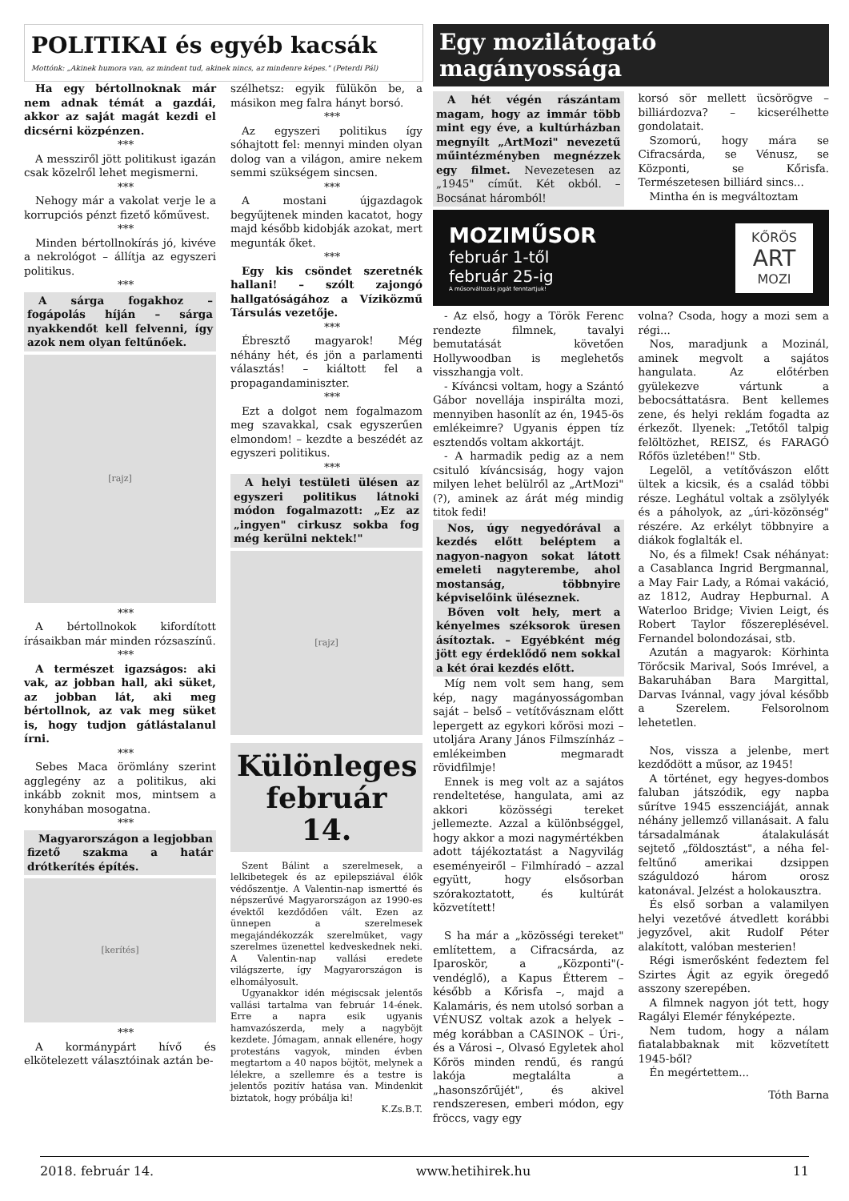POLITIKAI és egyéb kacsák
Mottónk: „Akinek humora van, az mindent tud, akinek nincs, az mindenre képes." (Peterdi Pál)
Ha egy bértollnoknak már nem adnak témát a gazdái, akkor az saját magát kezdi el dicsérni közpénzen.
***
A messziről jött politikust igazán csak közelről lehet megismerni.
***
Nehogy már a vakolat verje le a korrupciós pénzt fizető kőművest.
***
Minden bértollnokírás jó, kivéve a nekrológot – állítja az egyszeri politikus.
***
A sárga fogakhoz – fogápolás híján – sárga nyakkendőt kell felvenni, így azok nem olyan feltűnőek.
[rajz]
***
A bértollnokok kifordított írásaikban már minden rózsaszínű.
***
A természet igazságos: aki vak, az jobban hall, aki süket, az jobban lát, aki meg bértollnok, az vak meg süket is, hogy tudjon gátlástalanul írni.
***
Sebes Maca örömlány szerint agglegény az a politikus, aki inkább zoknit mos, mintsem a konyhában mosogatna.
***
Magyarországon a legjobban fizető szakma a határ drótkerítés építés.
[kerítés]
***
A kormánypárt hívő és elkötelezett választóinak aztán be-
szélhetsz: egyik fülükön be, a másikon meg falra hányt borsó.
***
Az egyszeri politikus így sóhajtott fel: mennyi minden olyan dolog van a világon, amire nekem semmi szükségem sincsen.
***
A mostani újgazdagok begyűjtenek minden kacatot, hogy majd később kidobják azokat, mert megunták őket.
***
Egy kis csöndet szeretnék hallani! – szólt zajongó hallgatóságához a Víziközmű Társulás vezetője.
***
Ébresztő magyarok! Még néhány hét, és jön a parlamenti választás! – kiáltott fel a propagandaminiszter.
***
Ezt a dolgot nem fogalmazom meg szavakkal, csak egyszerűen elmondom! – kezdte a beszédét az egyszeri politikus.
***
A helyi testületi ülésen az egyszeri politikus látnoki módon fogalmazott: „Ez az „ingyen" cirkusz sokba fog még kerülni nektek!"
[rajz]
Különleges február 14.
Szent Bálint a szerelmesek, a lelkibetegek és az epilepsziával élők védőszentje. A Valentin-nap ismertté és népszerűvé Magyarországon az 1990-es évektől kezdődően vált. Ezen az ünnepen a szerelmesek megajándékozzák szerelmüket, vagy szerelmes üzenettel kedveskednek neki. A Valentin-nap vallási eredete világszerte, így Magyarországon is elhomályosult.
Ugyanakkor idén mégiscsak jelentős vallási tartalma van február 14-ének. Erre a napra esik ugyanis hamvazószerda, mely a nagyböjt kezdete. Jómagam, annak ellenére, hogy protestáns vagyok, minden évben megtartom a 40 napos böjtöt, melynek a lélekre, a szellemre és a testre is jelentős pozitív hatása van. Mindenkit biztatok, hogy próbálja ki!
K.Zs.B.T.
Egy mozilátogató magányossága
A hét végén rászántam magam, hogy az immár több mint egy éve, a kultúrházban megnyílt „ArtMozi" nevezetű műintézményben megnézzek egy filmet. Nevezetesen az „1945" címűt. Két okból. – Bocsánat háromból!
korsó sör mellett ücsörögve – billiárdozva? – kicserélhette gondolatait.
Szomorú, hogy mára se Cifracsárda, se Vénusz, se Központi, se Kőrisfa. Természetesen billiárd sincs...
Mintha én is megváltoztam
MOZIMŰSOR
február 1-től
február 25-ig
A műsorváltozás jogát fenntartjuk!
KŐRÖS
ART
MOZI
- Az első, hogy a Török Ferenc rendezte filmnek, tavalyi bemutatását követően Hollywoodban is meglehetős visszhangja volt.
- Kíváncsi voltam, hogy a Szántó Gábor novellája inspirálta mozi, mennyiben hasonlít az én, 1945-ös emlékeimre? Ugyanis éppen tíz esztendős voltam akkortájt.
- A harmadik pedig az a nem csituló kíváncsiság, hogy vajon milyen lehet belülről az „ArtMozi" (?), aminek az árát még mindig titok fedi!
Nos, úgy negyedórával a kezdés előtt beléptem a nagyon-nagyon sokat látott emeleti nagyterembe, ahol mostanság, többnyire képviselőink üléseznek.
Bőven volt hely, mert a kényelmes széksorok üresen ásítoztak. – Egyébként még jött egy érdeklődő nem sokkal a két órai kezdés előtt.
Míg nem volt sem hang, sem kép, nagy magányosságomban saját – belső – vetítővásznam előtt lepergett az egykori kőrösi mozi – utoljára Arany János Filmszínház – emlékeimben megmaradt rövidfilmje!
Ennek is meg volt az a sajátos rendeltetése, hangulata, ami az akkori közösségi tereket jellemezte. Azzal a különbséggel, hogy akkor a mozi nagymértékben adott tájékoztatást a Nagyvilág eseményeiről – Filmhíradó – azzal együtt, hogy elsősorban szórakoztatott, és kultúrát közvetített!
S ha már a „közösségi tereket" említettem, a Cifracsárda, az Iparoskör, a „Központi"(-vendéglő), a Kapus Étterem – később a Kőrisfa –, majd a Kalamáris, és nem utolsó sorban a VÉNUSZ voltak azok a helyek – még korábban a CASINOK – Úri-, és a Városi –, Olvasó Egyletek ahol Kőrös minden rendű, és rangú lakója megtalálta a „hasonszőrűjét", és akivel rendszeresen, emberi módon, egy fröccs, vagy egy
volna? Csoda, hogy a mozi sem a régi...
Nos, maradjunk a Mozinál, aminek megvolt a sajátos hangulata. Az előtérben gyülekezve vártunk a bebocsáttatásra. Bent kellemes zene, és helyi reklám fogadta az érkezőt. Ilyenek: „Tetőtől talpig felöltözhet, REISZ, és FARAGÓ Rőfös üzletében!" Stb.
Legelöl, a vetítővászon előtt ültek a kicsik, és a család többi része. Leghátul voltak a zsölylyék és a páholyok, az „úri-közönség" részére. Az erkélyt többnyire a diákok foglalták el.
No, és a filmek! Csak néhányat: a Casablanca Ingrid Bergmannal, a May Fair Lady, a Római vakáció, az 1812, Audray Hepburnal. A Waterloo Bridge; Vivien Leigt, és Robert Taylor főszereplésével. Fernandel bolondozásai, stb.
Azután a magyarok: Körhinta Törőcsik Marival, Soós Imrével, a Bakaruhában Bara Margittal, Darvas Ivánnal, vagy jóval később a Szerelem. Felsorolnom lehetetlen.
Nos, vissza a jelenbe, mert kezdődött a műsor, az 1945!
A történet, egy hegyes-dombos faluban játszódik, egy napba sűrítve 1945 esszenciáját, annak néhány jellemző villanásait. A falu társadalmának átalakulását sejtető „földosztást", a néha fel-feltűnő amerikai dzsippen száguldozó három orosz katonával. Jelzést a holokausztra.
És első sorban a valamilyen helyi vezetővé átvedlett korábbi jegyzővel, akit Rudolf Péter alakított, valóban mesterien!
Régi ismerősként fedeztem fel Szirtes Ágit az egyik öregedő asszony szerepében.
A filmnek nagyon jót tett, hogy Ragályi Elemér fényképezte.
Nem tudom, hogy a nálam fiatalabbaknak mit közvetített 1945-ből?
Én megértettem...
Tóth Barna
2018. február 14. www.hetihirek.hu 11